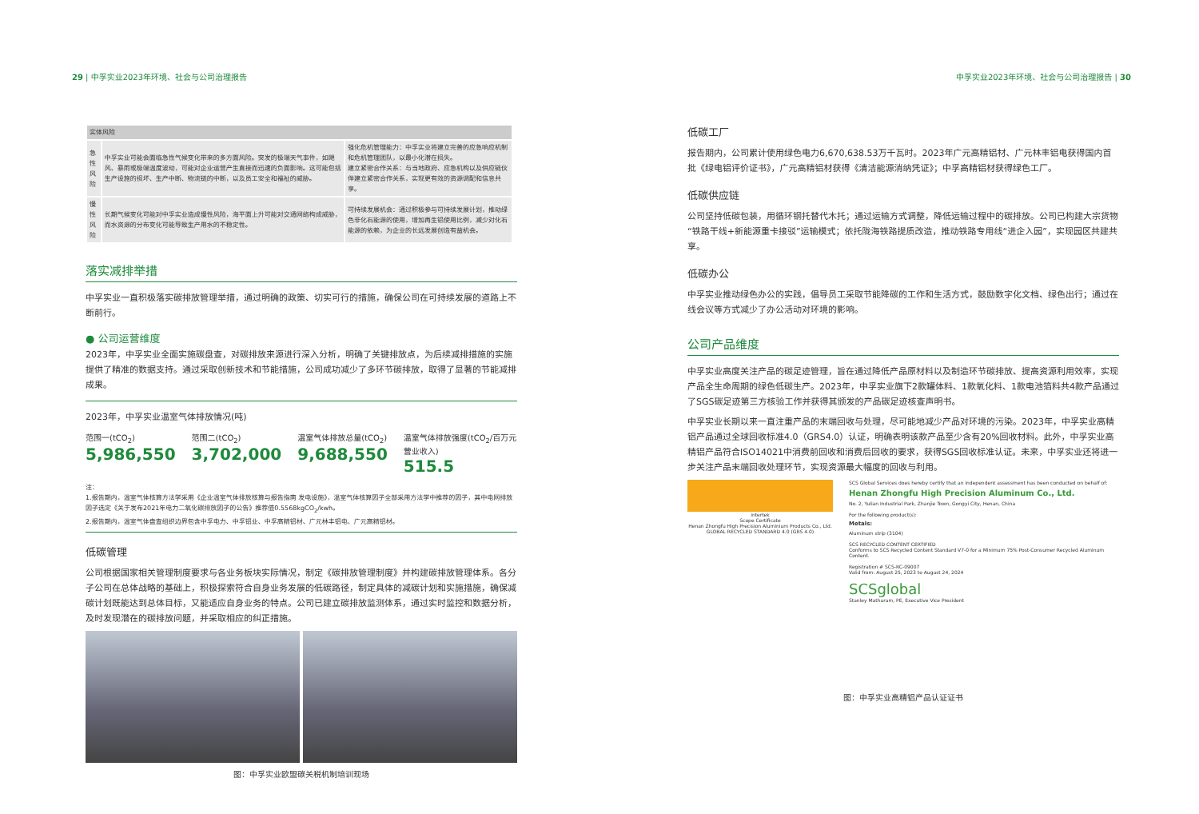29 | 中孚实业2023年环境、社会与公司治理报告
| 实体风险 | | |
| --- | --- | --- |
| 急性 风险 | 中孚实业可能会面临急性气候变化带来的多方面风险。突发的极端天气事件，如飓风、暴雨或极端温度波动，可能对企业运营产生直接而迅速的负面影响。这可能包括生产设施的损坏、生产中断、物流链的中断，以及员工安全和福祉的威胁。 | 强化危机管理能力：中孚实业将建立完善的应急响应机制和危机管理团队，以最小化潜在损失。 建立紧密合作关系：与当地政府、应急机构以及供应链伙伴建立紧密合作关系，实现更有效的资源调配和信息共享。 |
| 慢性 风险 | 长期气候变化可能对中孚实业造成慢性风险，海平面上升可能对交通网络构成威胁，而水资源的分布变化可能导致生产用水的不稳定性。 | 可持续发展机会：通过积极参与可持续发展计划，推动绿色非化石能源的使用，增加再生铝使用比例，减少对化石能源的依赖，为企业的长远发展创造有益机会。 |
落实减排举措
中孚实业一直积极落实碳排放管理举措，通过明确的政策、切实可行的措施，确保公司在可持续发展的道路上不断前行。
● 公司运营维度
2023年，中孚实业全面实施碳盘查，对碳排放来源进行深入分析，明确了关键排放点，为后续减排措施的实施提供了精准的数据支持。通过采取创新技术和节能措施，公司成功减少了多环节碳排放，取得了显著的节能减排成果。
2023年，中孚实业温室气体排放情况(吨)
范围一(tCO<sub>2</sub>)
5,986,550
范围二(tCO<sub>2</sub>)
3,702,000
温室气体排放总量(tCO<sub>2</sub>)
9,688,550
温室气体排放强度(tCO<sub>2</sub>/百万元营业收入)
515.5
注：
1.报告期内，温室气体核算方法学采用《企业温室气体排放核算与报告指南 发电设施》，温室气体核算因子全部采用方法学中推荐的因子，其中电网排放因子选定《关于发布2021年电力二氧化碳排放因子的公告》推荐值0.5568kgCO<sub>2</sub>/kwh。
2.报告期内，温室气体盘查组织边界包含中孚电力、中孚铝业、中孚高精铝材、广元林丰铝电、广元高精铝材。
低碳管理
公司根据国家相关管理制度要求与各业务板块实际情况，制定《碳排放管理制度》并构建碳排放管理体系。各分子公司在总体战略的基础上，积极探索符合自身业务发展的低碳路径，制定具体的减碳计划和实施措施，确保减碳计划既能达到总体目标，又能适应自身业务的特点。公司已建立碳排放监测体系，通过实时监控和数据分析，及时发现潜在的碳排放问题，并采取相应的纠正措施。
图：中孚实业欧盟碳关税机制培训现场
中孚实业2023年环境、社会与公司治理报告 | 30
低碳工厂
报告期内，公司累计使用绿色电力6,670,638.53万千瓦时。2023年广元高精铝材、广元林丰铝电获得国内首批《绿电铝评价证书》，广元高精铝材获得《清洁能源消纳凭证》；中孚高精铝材获得绿色工厂。
低碳供应链
公司坚持低碳包装，用循环钢托替代木托；通过运输方式调整，降低运输过程中的碳排放。公司已构建大宗货物“铁路干线+新能源重卡接驳”运输模式；依托陇海铁路提质改造，推动铁路专用线“进企入园”，实现园区共建共享。
低碳办公
中孚实业推动绿色办公的实践，倡导员工采取节能降碳的工作和生活方式，鼓励数字化文档、绿色出行；通过在线会议等方式减少了办公活动对环境的影响。
公司产品维度
中孚实业高度关注产品的碳足迹管理，旨在通过降低产品原材料以及制造环节碳排放、提高资源利用效率，实现产品全生命周期的绿色低碳生产。2023年，中孚实业旗下2款罐体料、1款氧化料、1款电池箔料共4款产品通过了SGS碳足迹第三方核验工作并获得其颁发的产品碳足迹核查声明书。
中孚实业长期以来一直注重产品的末端回收与处理，尽可能地减少产品对环境的污染。2023年，中孚实业高精铝产品通过全球回收标准4.0（GRS4.0）认证，明确表明该款产品至少含有20%回收材料。此外，中孚实业高精铝产品符合ISO14021中消费前回收和消费后回收的要求，获得SGS回收标准认证。未来，中孚实业还将进一步关注产品末端回收处理环节，实现资源最大幅度的回收与利用。
intertek
Scope Certificate
Henan Zhongfu High Precision Aluminium Products Co., Ltd.
GLOBAL RECYCLED STANDARD 4.0 (GRS 4.0)
SCS Global Services does hereby certify that an independent assessment has been conducted on behalf of:
Henan Zhongfu High Precision Aluminum Co., Ltd.
No. 2, Yulian Industrial Park, Zhanjie Town, Gongyi City, Henan, China
For the following product(s):
Metals:
Aluminum strip (3104)
SCS RECYCLED CONTENT CERTIFIED
Conforms to SCS Recycled Content Standard V7-0 for a Minimum 75% Post-Consumer Recycled Aluminum Content.
Registration # SCS-RC-09007
Valid from: August 25, 2023 to August 24, 2024
SCSglobal
Stanley Mathuram, PE, Executive Vice President
图：中孚实业高精铝产品认证证书